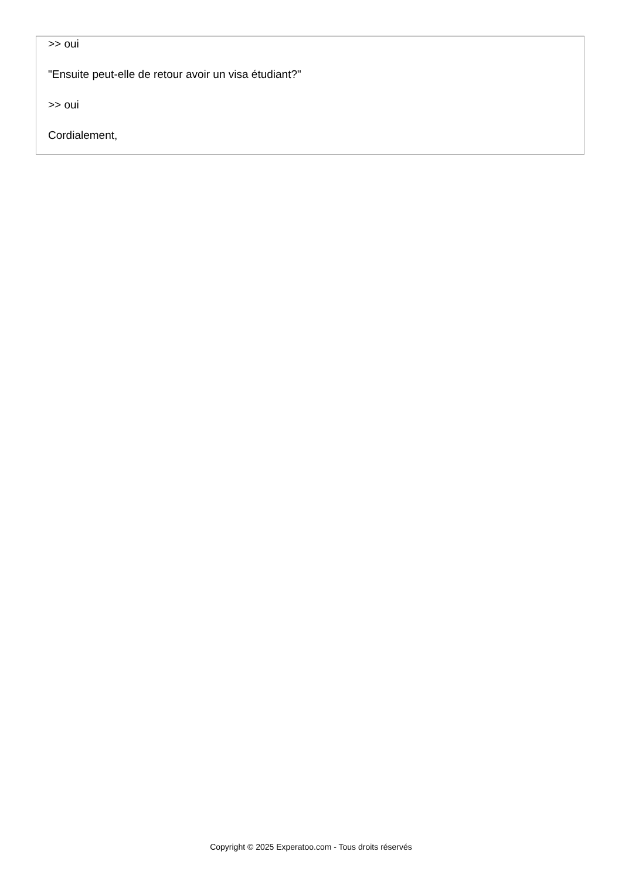>> oui
"Ensuite peut-elle de retour avoir un visa étudiant?"
>> oui
Cordialement,
Copyright © 2025 Experatoo.com - Tous droits réservés